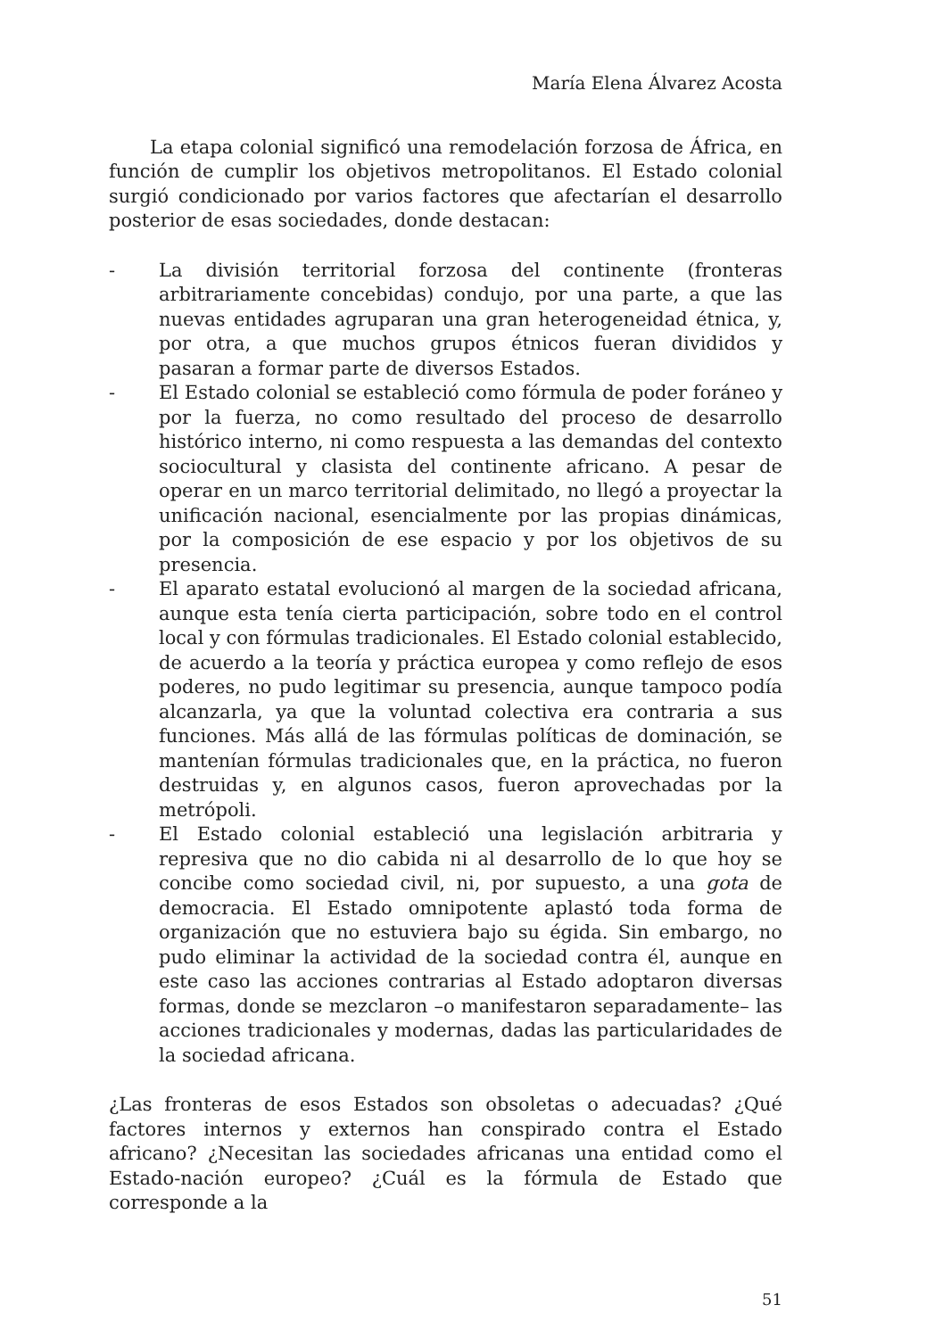María Elena Álvarez Acosta
La etapa colonial significó una remodelación forzosa de África, en función de cumplir los objetivos metropolitanos. El Estado colonial surgió condicionado por varios factores que afectarían el desarrollo posterior de esas sociedades, donde destacan:
- La división territorial forzosa del continente (fronteras arbitrariamente concebidas) condujo, por una parte, a que las nuevas entidades agruparan una gran heterogeneidad étnica, y, por otra, a que muchos grupos étnicos fueran divididos y pasaran a formar parte de diversos Estados.
- El Estado colonial se estableció como fórmula de poder foráneo y por la fuerza, no como resultado del proceso de desarrollo histórico interno, ni como respuesta a las demandas del contexto sociocultural y clasista del continente africano. A pesar de operar en un marco territorial delimitado, no llegó a proyectar la unificación nacional, esencialmente por las propias dinámicas, por la composición de ese espacio y por los objetivos de su presencia.
- El aparato estatal evolucionó al margen de la sociedad africana, aunque esta tenía cierta participación, sobre todo en el control local y con fórmulas tradicionales. El Estado colonial establecido, de acuerdo a la teoría y práctica europea y como reflejo de esos poderes, no pudo legitimar su presencia, aunque tampoco podía alcanzarla, ya que la voluntad colectiva era contraria a sus funciones. Más allá de las fórmulas políticas de dominación, se mantenían fórmulas tradicionales que, en la práctica, no fueron destruidas y, en algunos casos, fueron aprovechadas por la metrópoli.
- El Estado colonial estableció una legislación arbitraria y represiva que no dio cabida ni al desarrollo de lo que hoy se concibe como sociedad civil, ni, por supuesto, a una gota de democracia. El Estado omnipotente aplastó toda forma de organización que no estuviera bajo su égida. Sin embargo, no pudo eliminar la actividad de la sociedad contra él, aunque en este caso las acciones contrarias al Estado adoptaron diversas formas, donde se mezclaron –o manifestaron separadamente– las acciones tradicionales y modernas, dadas las particularidades de la sociedad africana.
¿Las fronteras de esos Estados son obsoletas o adecuadas? ¿Qué factores internos y externos han conspirado contra el Estado africano? ¿Necesitan las sociedades africanas una entidad como el Estado-nación europeo? ¿Cuál es la fórmula de Estado que corresponde a la
51